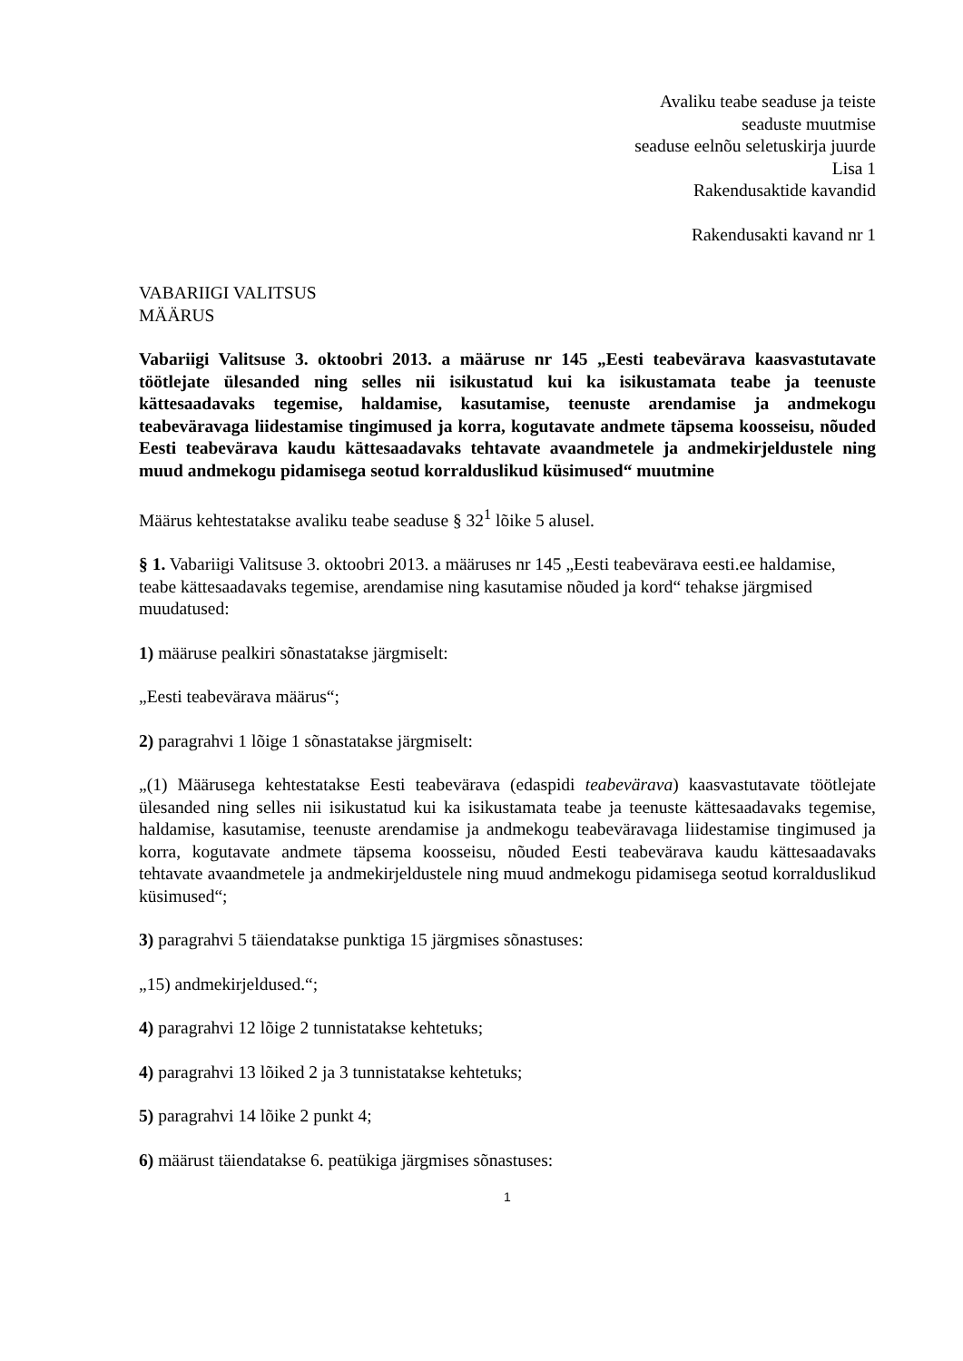Avaliku teabe seaduse ja teiste
seaduste muutmise
seaduse eelnõu seletuskirja juurde
Lisa 1
Rakendusaktide kavandid
Rakendusakti kavand nr 1
VABARIIGI VALITSUS
MÄÄRUS
Vabariigi Valitsuse 3. oktoobri 2013. a määruse nr 145 „Eesti teabevärava kaasvastutavate töötlejate ülesanded ning selles nii isikustatud kui ka isikustamata teabe ja teenuste kättesaadavaks tegemise, haldamise, kasutamise, teenuste arendamise ja andmekogu teabeväravaga liidestamise tingimused ja korra, kogutavate andmete täpsema koosseisu, nõuded Eesti teabevärava kaudu kättesaadavaks tehtavate avaandmetele ja andmekirjeldustele ning muud andmekogu pidamisega seotud korralduslikud küsimused“ muutmine
Määrus kehtestatakse avaliku teabe seaduse § 32<sup>1</sup> lõike 5 alusel.
§ 1. Vabariigi Valitsuse 3. oktoobri 2013. a määruses nr 145 „Eesti teabevärava eesti.ee haldamise, teabe kättesaadavaks tegemise, arendamise ning kasutamise nõuded ja kord“ tehakse järgmised muudatused:
1) määruse pealkiri sõnastatakse järgmiselt:
„Eesti teabevärava määrus“;
2) paragrahvi 1 lõige 1 sõnastatakse järgmiselt:
„(1) Määrusega kehtestatakse Eesti teabevärava (edaspidi teabevärava) kaasvastutavate töötlejate ülesanded ning selles nii isikustatud kui ka isikustamata teabe ja teenuste kättesaadavaks tegemise, haldamise, kasutamise, teenuste arendamise ja andmekogu teabeväravaga liidestamise tingimused ja korra, kogutavate andmete täpsema koosseisu, nõuded Eesti teabevärava kaudu kättesaadavaks tehtavate avaandmetele ja andmekirjeldustele ning muud andmekogu pidamisega seotud korralduslikud küsimused“;
3) paragrahvi 5 täiendatakse punktiga 15 järgmises sõnastuses:
„15) andmekirjeldused.“;
4) paragrahvi 12 lõige 2 tunnistatakse kehtetuks;
4) paragrahvi 13 lõiked 2 ja 3 tunnistatakse kehtetuks;
5) paragrahvi 14 lõike 2 punkt 4;
6) määrust täiendatakse 6. peatükiga järgmises sõnastuses:
1